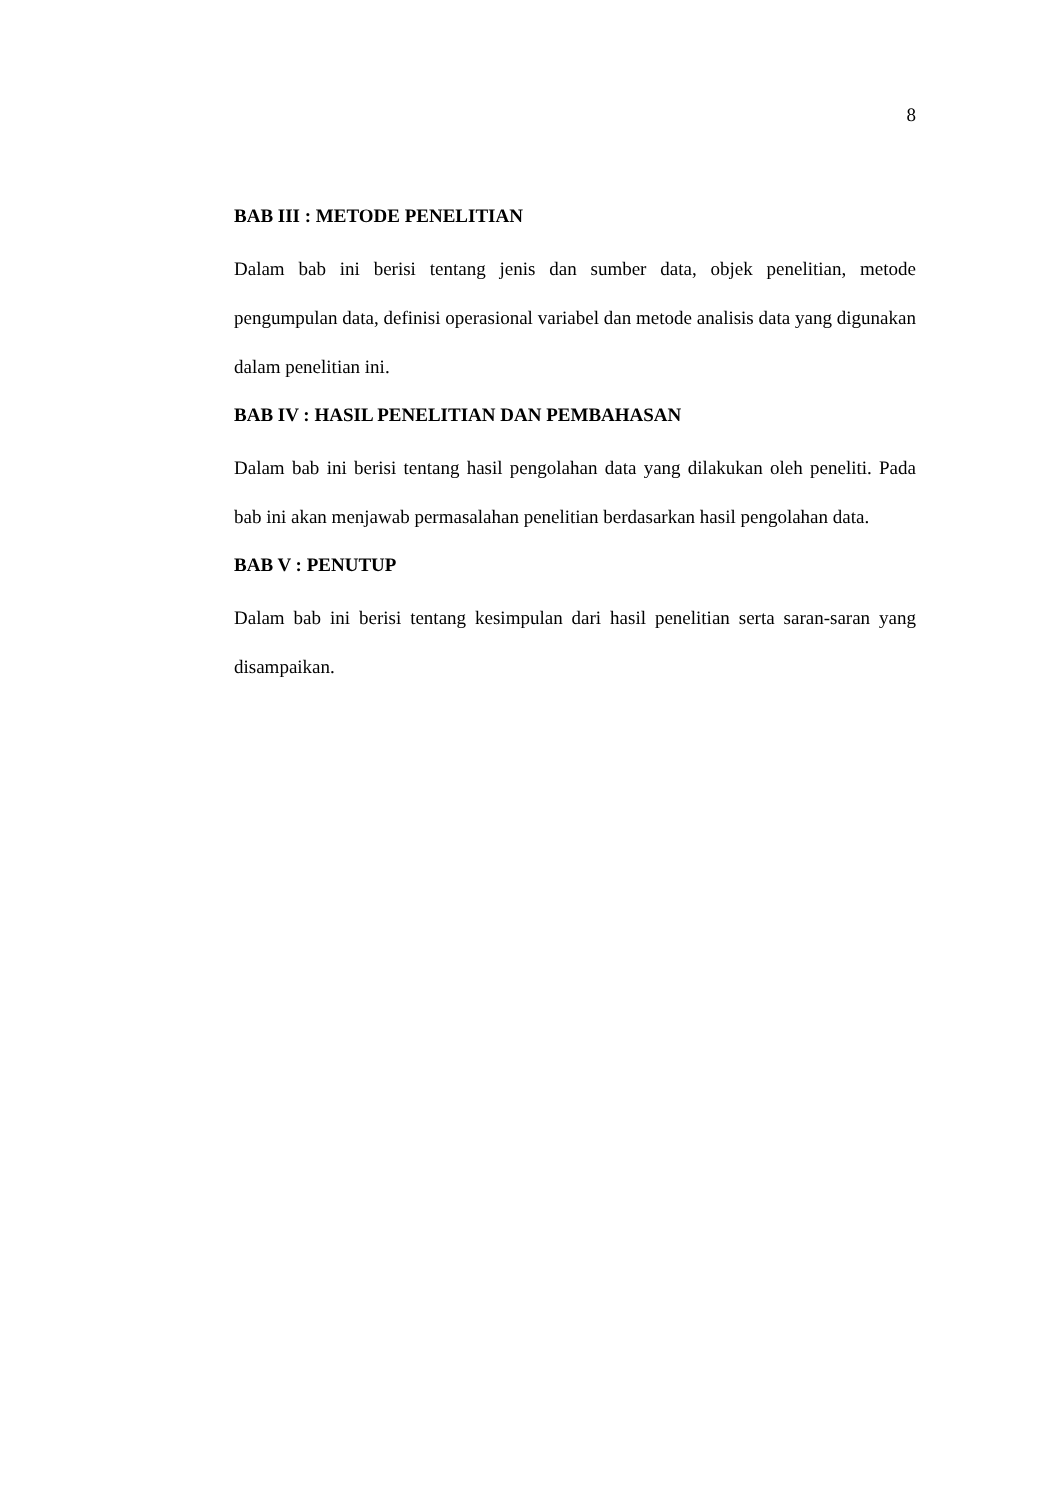8
BAB III : METODE PENELITIAN
Dalam bab ini berisi tentang jenis dan sumber data, objek penelitian, metode pengumpulan data, definisi operasional variabel dan metode analisis data yang digunakan dalam penelitian ini.
BAB IV : HASIL PENELITIAN DAN PEMBAHASAN
Dalam bab ini berisi tentang hasil pengolahan data yang dilakukan oleh peneliti. Pada bab ini akan menjawab permasalahan penelitian berdasarkan hasil pengolahan data.
BAB V : PENUTUP
Dalam bab ini berisi tentang kesimpulan dari hasil penelitian serta saran-saran yang disampaikan.